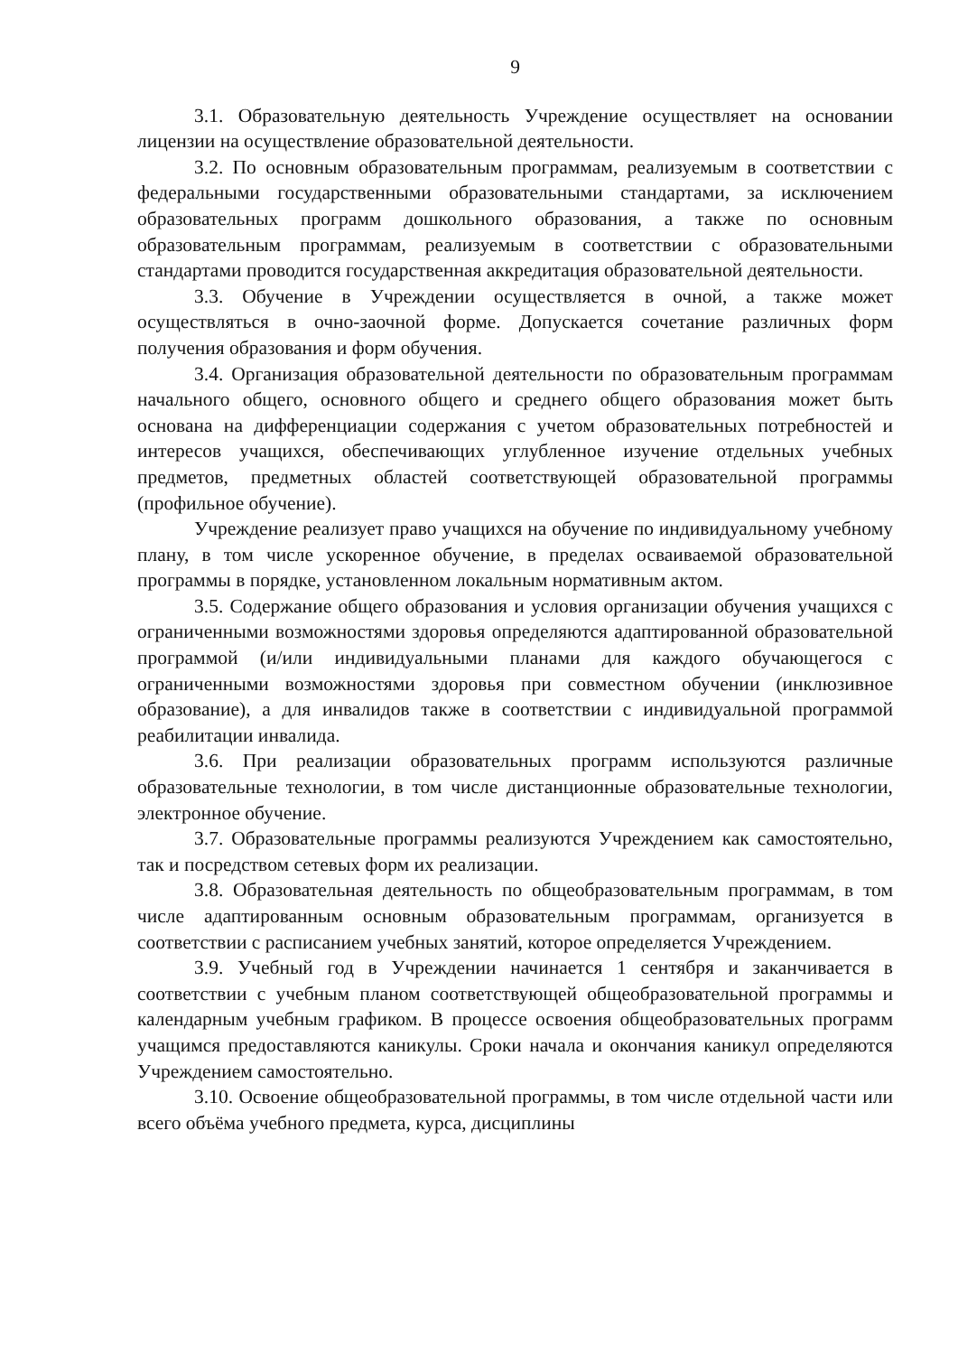9
3.1. Образовательную деятельность Учреждение осуществляет на основании лицензии на осуществление образовательной деятельности.
3.2. По основным образовательным программам, реализуемым в соответствии с федеральными государственными образовательными стандартами, за исключением образовательных программ дошкольного образования, а также по основным образовательным программам, реализуемым в соответствии с образовательными стандартами проводится государственная аккредитация образовательной деятельности.
3.3. Обучение в Учреждении осуществляется в очной, а также может осуществляться в очно-заочной форме. Допускается сочетание различных форм получения образования и форм обучения.
3.4. Организация образовательной деятельности по образовательным программам начального общего, основного общего и среднего общего образования может быть основана на дифференциации содержания с учетом образовательных потребностей и интересов учащихся, обеспечивающих углубленное изучение отдельных учебных предметов, предметных областей соответствующей образовательной программы (профильное обучение).
Учреждение реализует право учащихся на обучение по индивидуальному учебному плану, в том числе ускоренное обучение, в пределах осваиваемой образовательной программы в порядке, установленном локальным нормативным актом.
3.5. Содержание общего образования и условия организации обучения учащихся с ограниченными возможностями здоровья определяются адаптированной образовательной программой (и/или индивидуальными планами для каждого обучающегося с ограниченными возможностями здоровья при совместном обучении (инклюзивное образование), а для инвалидов также в соответствии с индивидуальной программой реабилитации инвалида.
3.6. При реализации образовательных программ используются различные образовательные технологии, в том числе дистанционные образовательные технологии, электронное обучение.
3.7. Образовательные программы реализуются Учреждением как самостоятельно, так и посредством сетевых форм их реализации.
3.8. Образовательная деятельность по общеобразовательным программам, в том числе адаптированным основным образовательным программам, организуется в соответствии с расписанием учебных занятий, которое определяется Учреждением.
3.9. Учебный год в Учреждении начинается 1 сентября и заканчивается в соответствии с учебным планом соответствующей общеобразовательной программы и календарным учебным графиком. В процессе освоения общеобразовательных программ учащимся предоставляются каникулы. Сроки начала и окончания каникул определяются Учреждением самостоятельно.
3.10. Освоение общеобразовательной программы, в том числе отдельной части или всего объёма учебного предмета, курса, дисциплины